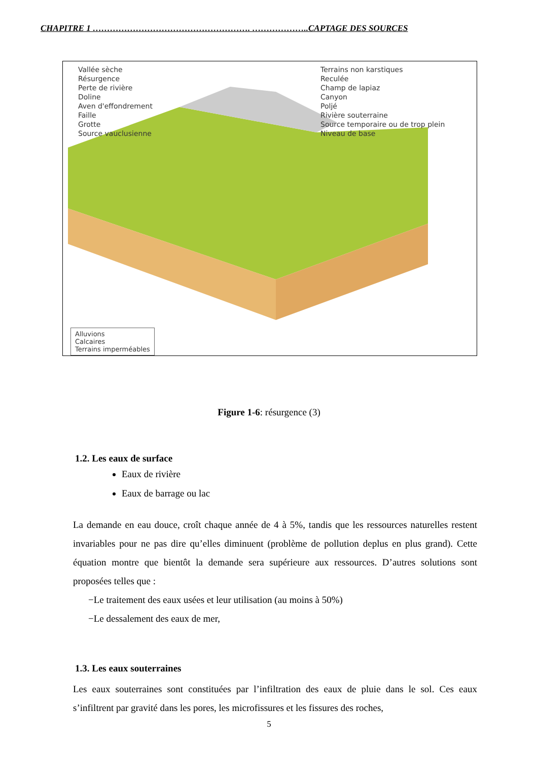CHAPITRE 1 ………………………………………………. ………………..CAPTAGE DES SOURCES
Vallée sèche Terrains non karstiques Résurgence Reculée Perte de rivière Champ de lapiaz Doline Canyon Aven d'effondrement Poljé Faille Rivière souterraine Grotte Source temporaire ou de trop plein Source vauclusienne Niveau de base
Alluvions
Calcaires
Terrains imperméables
Figure 1-6: résurgence (3)
1.2. Les eaux de surface
Eaux de rivière
Eaux de barrage ou lac
La demande en eau douce, croît chaque année de 4 à 5%, tandis que les ressources naturelles restent invariables pour ne pas dire qu’elles diminuent (problème de pollution deplus en plus grand). Cette équation montre que bientôt la demande sera supérieure aux ressources. D’autres solutions sont proposées telles que :
−Le traitement des eaux usées et leur utilisation (au moins à 50%)
−Le dessalement des eaux de mer,
1.3. Les eaux souterraines
Les eaux souterraines sont constituées par l’infiltration des eaux de pluie dans le sol. Ces eaux s’infiltrent par gravité dans les pores, les microfissures et les fissures des roches,
5